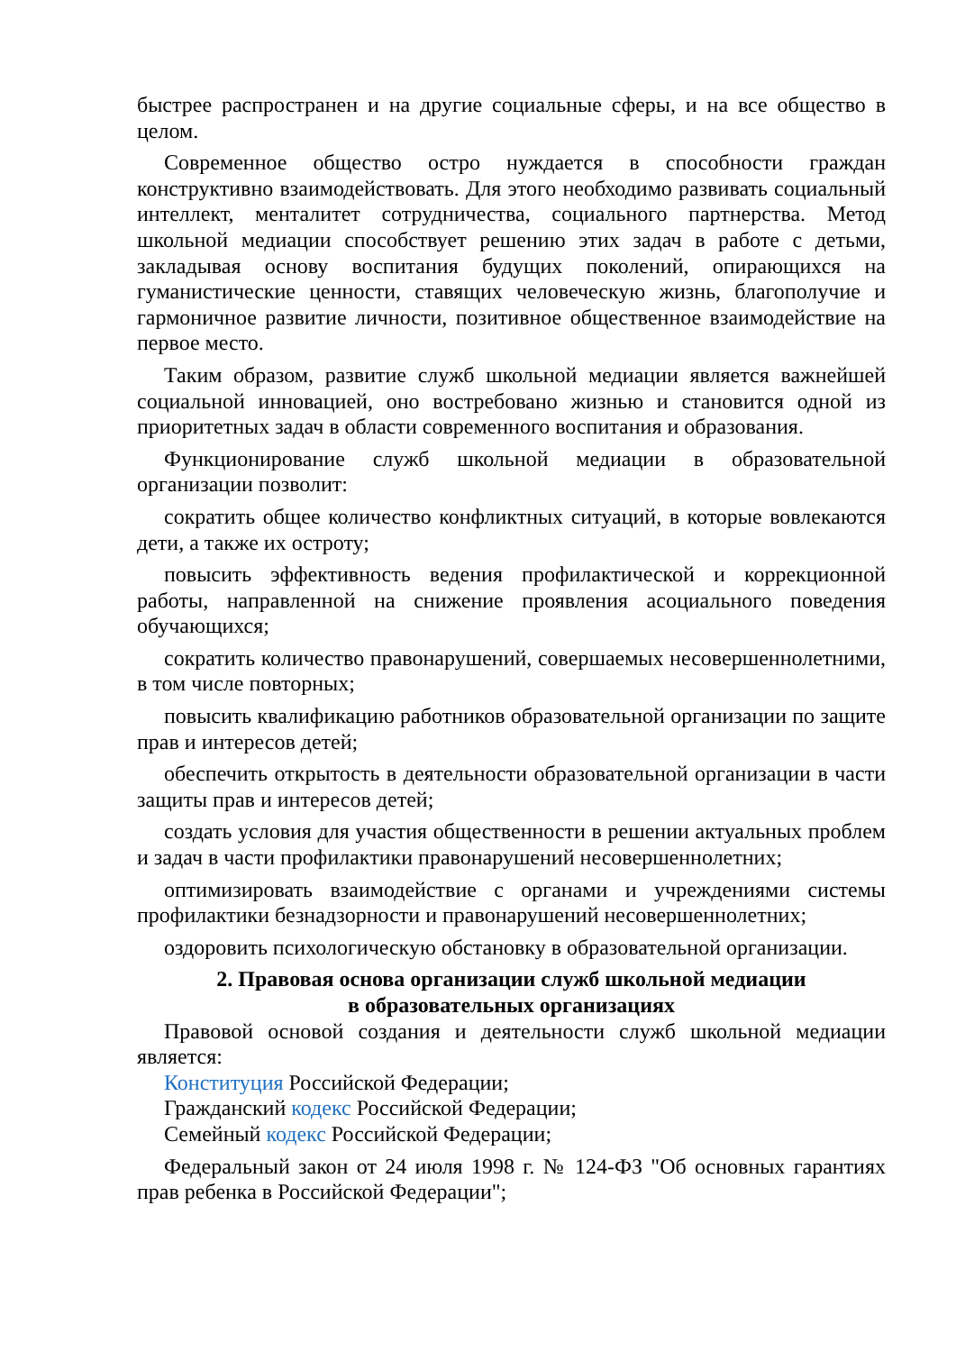быстрее распространен и на другие социальные сферы, и на все общество в целом.
Современное общество остро нуждается в способности граждан конструктивно взаимодействовать. Для этого необходимо развивать социальный интеллект, менталитет сотрудничества, социального партнерства. Метод школьной медиации способствует решению этих задач в работе с детьми, закладывая основу воспитания будущих поколений, опирающихся на гуманистические ценности, ставящих человеческую жизнь, благополучие и гармоничное развитие личности, позитивное общественное взаимодействие на первое место.
Таким образом, развитие служб школьной медиации является важнейшей социальной инновацией, оно востребовано жизнью и становится одной из приоритетных задач в области современного воспитания и образования.
Функционирование служб школьной медиации в образовательной организации позволит:
сократить общее количество конфликтных ситуаций, в которые вовлекаются дети, а также их остроту;
повысить эффективность ведения профилактической и коррекционной работы, направленной на снижение проявления асоциального поведения обучающихся;
сократить количество правонарушений, совершаемых несовершеннолетними, в том числе повторных;
повысить квалификацию работников образовательной организации по защите прав и интересов детей;
обеспечить открытость в деятельности образовательной организации в части защиты прав и интересов детей;
создать условия для участия общественности в решении актуальных проблем и задач в части профилактики правонарушений несовершеннолетних;
оптимизировать взаимодействие с органами и учреждениями системы профилактики безнадзорности и правонарушений несовершеннолетних;
оздоровить психологическую обстановку в образовательной организации.
2. Правовая основа организации служб школьной медиации
в образовательных организациях
Правовой основой создания и деятельности служб школьной медиации является:
Конституция Российской Федерации;
Гражданский кодекс Российской Федерации;
Семейный кодекс Российской Федерации;
Федеральный закон от 24 июля 1998 г. № 124-ФЗ "Об основных гарантиях прав ребенка в Российской Федерации";